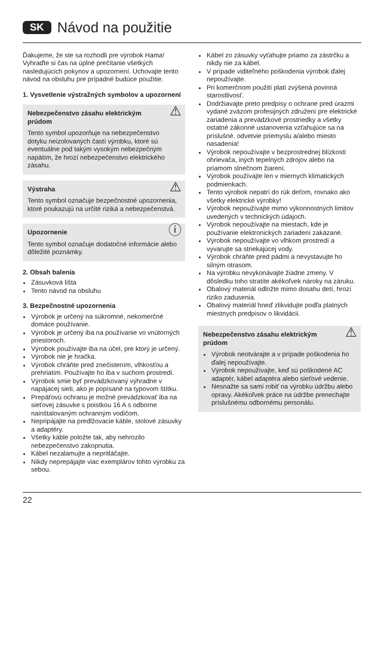SK Návod na použitie
Ďakujeme, že ste sa rozhodli pre výrobok Hama!
Vyhraďte si čas na úplné prečítanie všetkých nasledujúcich pokynov a upozornení. Uchovajte tento návod na obsluhu pre prípadné budúce použitie.
1. Vysvetlenie výstražných symbolov a upozornení
⚠ Nebezpečenstvo zásahu elektrickým prúdom
Tento symbol upozorňuje na nebezpečenstvo dotyku neizolovaných častí výrobku, ktoré sú eventuálne pod takým vysokým nebezpečným napätím, že hrozí nebezpečenstvo elektrického zásahu.
⚠ Výstraha
Tento symbol označuje bezpečnostné upozornenia, ktoré poukazujú na určité riziká a nebezpečenstvá.
ⓘ Upozornenie
Tento symbol označuje dodatočné informácie alebo dôležité poznámky.
2. Obsah balenia
Zásuvková lišta
Tento návod na obsluhu
3. Bezpečnostné upozornenia
Výrobok je určený na súkromné, nekomerčné domáce používanie.
Výrobok je určený iba na používanie vo vnútorných priestoroch.
Výrobok používajte iba na účel, pre ktorý je určený.
Výrobok nie je hračka.
Výrobok chráňte pred znečistením, vlhkosťou a prehriatím. Používajte ho iba v suchom prostredí.
Výrobok smie byť prevádzkovaný výhradne v napájacej sieti, ako je popísané na typovom štítku.
Prepäťovú ochranu je možné prevádzkovať iba na sieťovej zásuvke s poistkou 16 A s odborne nainštalovaným ochranným vodičom.
Nepripájajte na predlžovacie káble, stolové zásuvky a adaptéry.
Všetky káble položte tak, aby nehrozilo nebezpečenstvo zakopnutia.
Kábel nezalamujte a nepritláčajte.
Nikdy neprepájajte viac exemplárov tohto výrobku za sebou.
Kábel zo zásuvky vyťahujte priamo za zástrčku a nikdy nie za kábel.
V prípade viditeľného poškodenia výrobok ďalej nepoužívajte.
Pri komerčnom použití platí zvýšená povinná starostlivosť.
Dodržiavajte preto predpisy o ochrane pred úrazmi vydané zväzom profesijných združení pre elektrické zariadenia a prevádzkové prostriedky a všetky ostatné zákonné ustanovenia vzťahujúce sa na príslušné. odvetvie priemyslu a/alebo miesto nasadenia!
Výrobok nepoužívajte v bezprostrednej blízkosti ohrievača, iných tepelných zdrojov alebo na priamom slnečnom žiarení.
Výrobok používajte len v miernych klimatických podmienkach.
Tento výrobok nepatrí do rúk deťom, rovnako ako všetky elektrické výrobky!
Výrobok nepoužívajte mimo výkonnostných limitov uvedených v technických údajoch.
Výrobok nepoužívajte na miestach, kde je používanie elektronických zariadení zakázané.
Výrobok nepoužívajte vo vlhkom prostredí a vyvarujte sa striekajúcej vody.
Výrobok chráňte pred pádmi a nevystavujte ho silným otrasom.
Na výrobku nevykonávajte žiadne zmeny. V dôsledku toho stratíte akékoľvek nároky na záruku.
Obalový materiál odložte mimo dosahu detí, hrozí riziko zadusenia.
Obalový materiál hneď zlikvidujte podľa platných miestnych predpisov o likvidácii.
⚠ Nebezpečenstvo zásahu elektrickým prúdom
Výrobok neotvárajte a v prípade poškodenia ho ďalej nepoužívajte.
Výrobok nepoužívajte, keď sú poškodené AC adaptér, kábel adaptéra alebo sieťové vedenie.
Nesnažte sa sami robiť na výrobku údržbu alebo opravy. Akékoľvek práce na údržbe prenechajte príslušnému odbornému personálu.
22